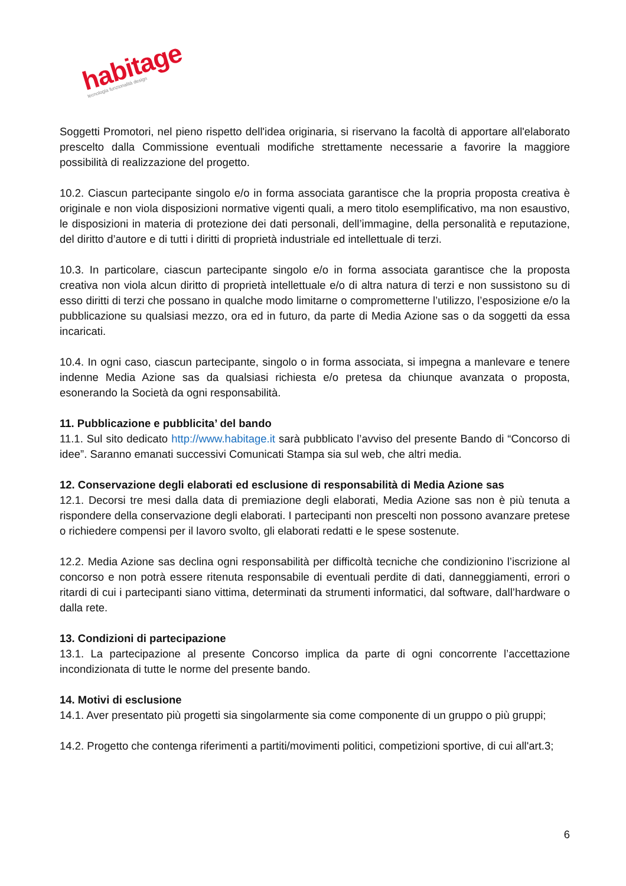habitage tecnologia funzionalità design
Soggetti Promotori, nel pieno rispetto dell'idea originaria, si riservano la facoltà di apportare all'elaborato prescelto dalla Commissione eventuali modifiche strettamente necessarie a favorire la maggiore possibilità di realizzazione del progetto.
10.2. Ciascun partecipante singolo e/o in forma associata garantisce che la propria proposta creativa è originale e non viola disposizioni normative vigenti quali, a mero titolo esemplificativo, ma non esaustivo, le disposizioni in materia di protezione dei dati personali, dell’immagine, della personalità e reputazione, del diritto d’autore e di tutti i diritti di proprietà industriale ed intellettuale di terzi.
10.3. In particolare, ciascun partecipante singolo e/o in forma associata garantisce che la proposta creativa non viola alcun diritto di proprietà intellettuale e/o di altra natura di terzi e non sussistono su di esso diritti di terzi che possano in qualche modo limitarne o comprometterne l’utilizzo, l’esposizione e/o la pubblicazione su qualsiasi mezzo, ora ed in futuro, da parte di Media Azione sas o da soggetti da essa incaricati.
10.4. In ogni caso, ciascun partecipante, singolo o in forma associata, si impegna a manlevare e tenere indenne Media Azione sas da qualsiasi richiesta e/o pretesa da chiunque avanzata o proposta, esonerando la Società da ogni responsabilità.
11. Pubblicazione e pubblicita’ del bando
11.1. Sul sito dedicato http://www.habitage.it sarà pubblicato l’avviso del presente Bando di “Concorso di idee”. Saranno emanati successivi Comunicati Stampa sia sul web, che altri media.
12. Conservazione degli elaborati ed esclusione di responsabilità di Media Azione sas
12.1. Decorsi tre mesi dalla data di premiazione degli elaborati, Media Azione sas non è più tenuta a rispondere della conservazione degli elaborati. I partecipanti non prescelti non possono avanzare pretese o richiedere compensi per il lavoro svolto, gli elaborati redatti e le spese sostenute.
12.2. Media Azione sas declina ogni responsabilità per difficoltà tecniche che condizionino l’iscrizione al concorso e non potrà essere ritenuta responsabile di eventuali perdite di dati, danneggiamenti, errori o ritardi di cui i partecipanti siano vittima, determinati da strumenti informatici, dal software, dall’hardware o dalla rete.
13. Condizioni di partecipazione
13.1. La partecipazione al presente Concorso implica da parte di ogni concorrente l’accettazione incondizionata di tutte le norme del presente bando.
14. Motivi di esclusione
14.1. Aver presentato più progetti sia singolarmente sia come componente di un gruppo o più gruppi;
14.2. Progetto che contenga riferimenti a partiti/movimenti politici, competizioni sportive, di cui all'art.3;
6